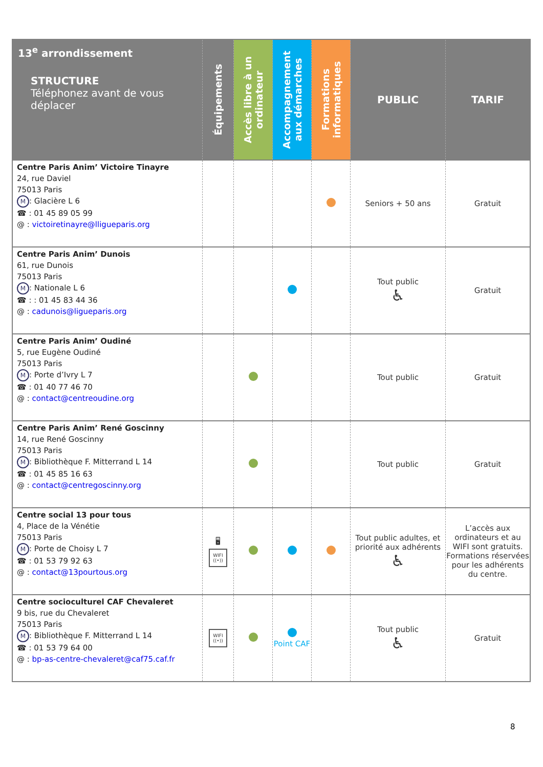| 13<sup>e</sup> arrondissement STRUCTURE Téléphonez avant de vous déplacer | Équipements | Accès libre à un ordinateur | Accompagnement aux démarches | Formations informatiques | PUBLIC | TARIF |
| --- | --- | --- | --- | --- | --- | --- |
| Centre Paris Anim’ Victoire Tinayre 24, rue Daviel 75013 Paris M : Glacière L 6 ☎ : 01 45 89 05 99 @ : victoiretinayre@lligueparis.org | | | | | Seniors + 50 ans | Gratuit |
| Centre Paris Anim’ Dunois 61, rue Dunois 75013 Paris M : Nationale L 6 ☎ : : 01 45 83 44 36 @ : cadunois@ligueparis.org | | | | | Tout public ♿ | Gratuit |
| Centre Paris Anim’ Oudiné 5, rue Eugène Oudiné 75013 Paris M : Porte d’Ivry L 7 ☎ : 01 40 77 46 70 @ : contact@centreoudine.org | | | | | Tout public | Gratuit |
| Centre Paris Anim’ René Goscinny 14, rue René Goscinny 75013 Paris M : Bibliothèque F. Mitterrand L 14 ☎ : 01 45 85 16 63 @ : contact@centregoscinny.org | | | | | Tout public | Gratuit |
| Centre social 13 pour tous 4, Place de la Vénétie 75013 Paris M : Porte de Choisy L 7 ☎ : 01 53 79 92 63 @ : contact@13pourtous.org | 🖥 WIFI ((•)) | | | | Tout public adultes, et priorité aux adhérents ♿ | L’accès aux ordinateurs et au WIFI sont gratuits. Formations réservées pour les adhérents du centre. |
| Centre socioculturel CAF Chevaleret 9 bis, rue du Chevaleret 75013 Paris M : Bibliothèque F. Mitterrand L 14 ☎ : 01 53 79 64 00 @ : bp-as-centre-chevaleret@caf75.caf.fr | WIFI ((•)) | | Point CAF | | Tout public ♿ | Gratuit |
8